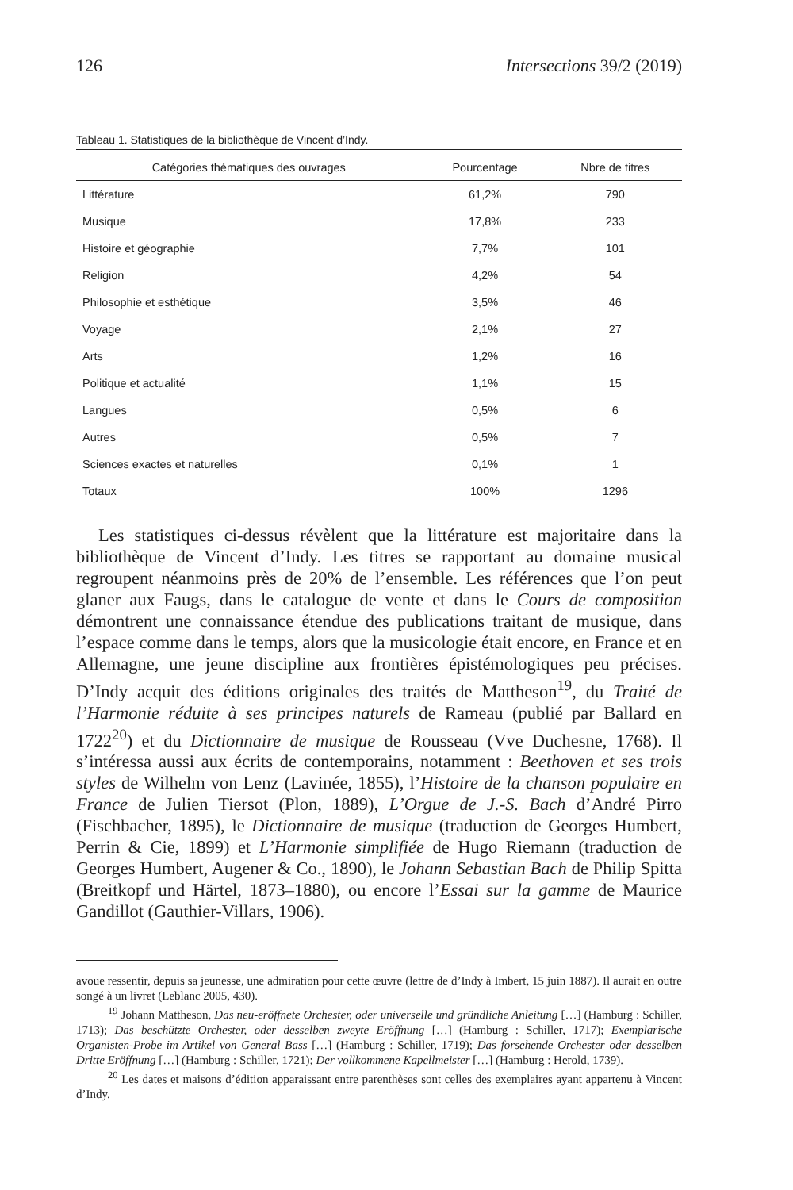126 Intersections 39/2 (2019)
Tableau 1. Statistiques de la bibliothèque de Vincent d’Indy.
| Catégories thématiques des ouvrages | Pourcentage | Nbre de titres |
| --- | --- | --- |
| Littérature | 61,2% | 790 |
| Musique | 17,8% | 233 |
| Histoire et géographie | 7,7% | 101 |
| Religion | 4,2% | 54 |
| Philosophie et esthétique | 3,5% | 46 |
| Voyage | 2,1% | 27 |
| Arts | 1,2% | 16 |
| Politique et actualité | 1,1% | 15 |
| Langues | 0,5% | 6 |
| Autres | 0,5% | 7 |
| Sciences exactes et naturelles | 0,1% | 1 |
| Totaux | 100% | 1296 |
Les statistiques ci-dessus révèlent que la littérature est majoritaire dans la bibliothèque de Vincent d’Indy. Les titres se rapportant au domaine musical regroupent néanmoins près de 20% de l’ensemble. Les références que l’on peut glaner aux Faugs, dans le catalogue de vente et dans le Cours de composition démontrent une connaissance étendue des publications traitant de musique, dans l’espace comme dans le temps, alors que la musicologie était encore, en France et en Allemagne, une jeune discipline aux frontières épistémologiques peu précises. D’Indy acquit des éditions originales des traités de Mattheson<sup>19</sup>, du Traité de l’Harmonie réduite à ses principes naturels de Rameau (publié par Ballard en 1722<sup>20</sup>) et du Dictionnaire de musique de Rousseau (Vve Duchesne, 1768). Il s’intéressa aussi aux écrits de contemporains, notamment : Beethoven et ses trois styles de Wilhelm von Lenz (Lavinée, 1855), l’Histoire de la chanson populaire en France de Julien Tiersot (Plon, 1889), L’Orgue de J.-S. Bach d’André Pirro (Fischbacher, 1895), le Dictionnaire de musique (traduction de Georges Humbert, Perrin & Cie, 1899) et L’Harmonie simplifiée de Hugo Riemann (traduction de Georges Humbert, Augener & Co., 1890), le Johann Sebastian Bach de Philip Spitta (Breitkopf und Härtel, 1873–1880), ou encore l’Essai sur la gamme de Maurice Gandillot (Gauthier-Villars, 1906).
avoue ressentir, depuis sa jeunesse, une admiration pour cette œuvre (lettre de d’Indy à Imbert, 15 juin 1887). Il aurait en outre songé à un livret (Leblanc 2005, 430).
<sup>19</sup> Johann Mattheson, Das neu-eröffnete Orchester, oder universelle und gründliche Anleitung […] (Hamburg : Schiller, 1713); Das beschützte Orchester, oder desselben zweyte Eröffnung […] (Hamburg : Schiller, 1717); Exemplarische Organisten-Probe im Artikel von General Bass […] (Hamburg : Schiller, 1719); Das forsehende Orchester oder desselben Dritte Eröffnung […] (Hamburg : Schiller, 1721); Der vollkommene Kapellmeister […] (Hamburg : Herold, 1739).
<sup>20</sup> Les dates et maisons d’édition apparaissant entre parenthèses sont celles des exemplaires ayant appartenu à Vincent d’Indy.